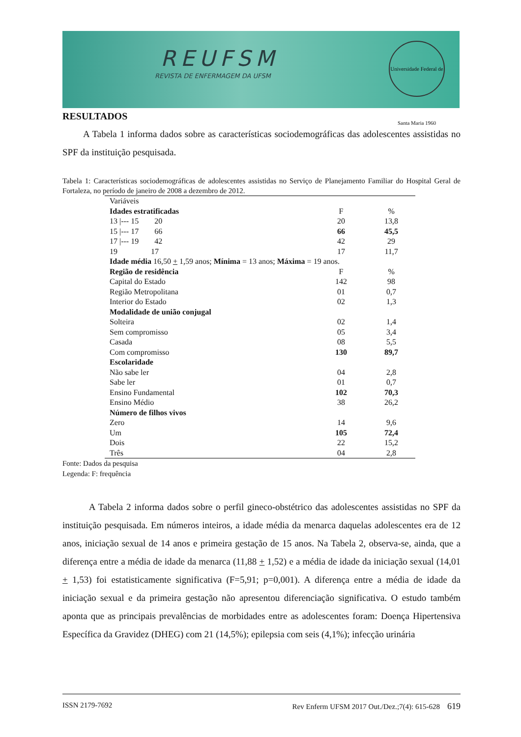REUFSM
REVISTA DE ENFERMAGEM DA UFSM
Universidade Federal de Santa Maria 1960
RESULTADOS
A Tabela 1 informa dados sobre as características sociodemográficas das adolescentes assistidas no SPF da instituição pesquisada.
Tabela 1: Características sociodemográficas de adolescentes assistidas no Serviço de Planejamento Familiar do Hospital Geral de Fortaleza, no período de janeiro de 2008 a dezembro de 2012.
| Variáveis | | |
| Idades estratificadas | F | % |
| 13 /--- 15 20 | 20 | 13,8 |
| 15 /--- 17 66 | 66 | 45,5 |
| 17 /--- 19 42 | 42 | 29 |
| 19 17 | 17 | 11,7 |
| Idade média 16,50 + 1,59 anos; Mínima = 13 anos; Máxima = 19 anos. | | |
| Região de residência | F | % |
| Capital do Estado | 142 | 98 |
| Região Metropolitana | 01 | 0,7 |
| Interior do Estado | 02 | 1,3 |
| Modalidade de união conjugal | | |
| Solteira | 02 | 1,4 |
| Sem compromisso | 05 | 3,4 |
| Casada | 08 | 5,5 |
| Com compromisso | 130 | 89,7 |
| Escolaridade | | |
| Não sabe ler | 04 | 2,8 |
| Sabe ler | 01 | 0,7 |
| Ensino Fundamental | 102 | 70,3 |
| Ensino Médio | 38 | 26,2 |
| Número de filhos vivos | | |
| Zero | 14 | 9,6 |
| Um | 105 | 72,4 |
| Dois | 22 | 15,2 |
| Três | 04 | 2,8 |
Fonte: Dados da pesquisa
Legenda: F: frequência
A Tabela 2 informa dados sobre o perfil gineco-obstétrico das adolescentes assistidas no SPF da instituição pesquisada. Em números inteiros, a idade média da menarca daquelas adolescentes era de 12 anos, iniciação sexual de 14 anos e primeira gestação de 15 anos. Na Tabela 2, observa-se, ainda, que a diferença entre a média de idade da menarca (11,88 + 1,52) e a média de idade da iniciação sexual (14,01 + 1,53) foi estatisticamente significativa (F=5,91; p=0,001). A diferença entre a média de idade da iniciação sexual e da primeira gestação não apresentou diferenciação significativa. O estudo também aponta que as principais prevalências de morbidades entre as adolescentes foram: Doença Hipertensiva Específica da Gravidez (DHEG) com 21 (14,5%); epilepsia com seis (4,1%); infecção urinária
ISSN 2179-7692 Rev Enferm UFSM 2017 Out./Dez.;7(4): 615-628 619